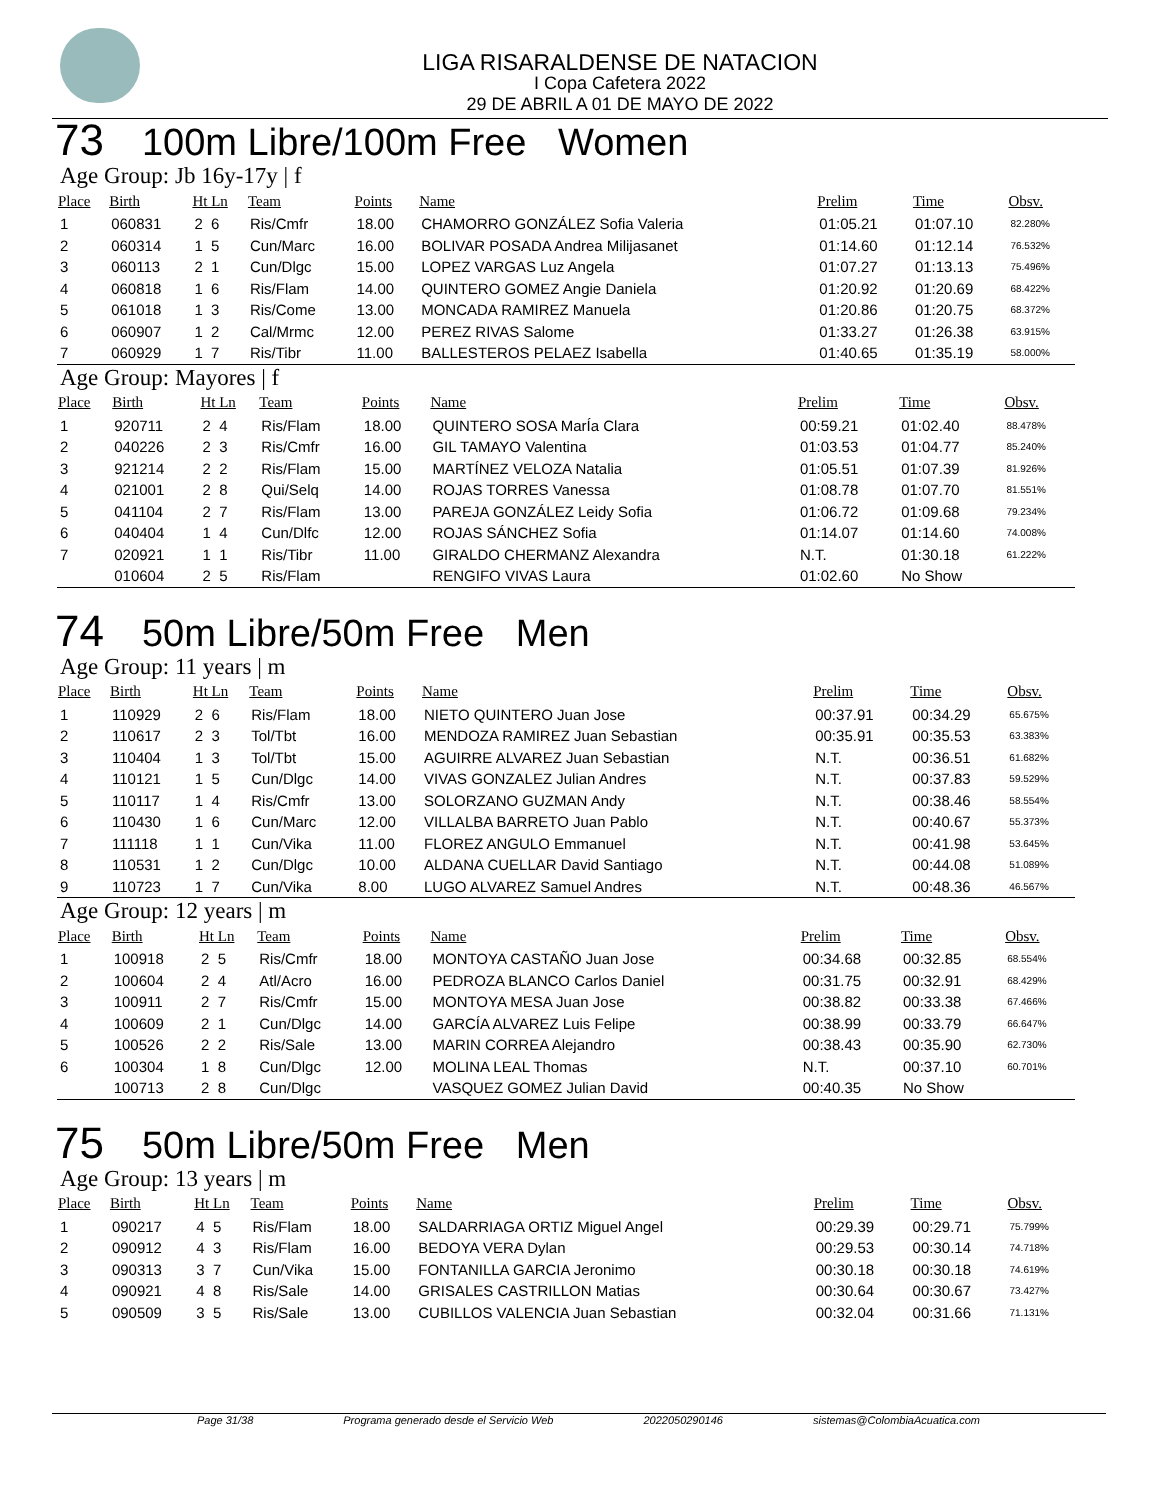LIGA RISARALDENSE DE NATACION
I Copa Cafetera 2022
29 DE ABRIL A 01 DE MAYO DE 2022
73 100m Libre/100m Free Women
Age Group: Jb 16y-17y | f
| Place | Birth | Ht Ln | Team | Points | Name | Prelim | Time | Obsv. |
| --- | --- | --- | --- | --- | --- | --- | --- | --- |
| 1 | 060831 | 2 6 | Ris/Cmfr | 18.00 | CHAMORRO GONZÁLEZ Sofia Valeria | 01:05.21 | 01:07.10 | 82.280% |
| 2 | 060314 | 1 5 | Cun/Marc | 16.00 | BOLIVAR POSADA Andrea Milijasanet | 01:14.60 | 01:12.14 | 76.532% |
| 3 | 060113 | 2 1 | Cun/Dlgc | 15.00 | LOPEZ VARGAS Luz Angela | 01:07.27 | 01:13.13 | 75.496% |
| 4 | 060818 | 1 6 | Ris/Flam | 14.00 | QUINTERO GOMEZ Angie Daniela | 01:20.92 | 01:20.69 | 68.422% |
| 5 | 061018 | 1 3 | Ris/Come | 13.00 | MONCADA RAMIREZ Manuela | 01:20.86 | 01:20.75 | 68.372% |
| 6 | 060907 | 1 2 | Cal/Mrmc | 12.00 | PEREZ RIVAS Salome | 01:33.27 | 01:26.38 | 63.915% |
| 7 | 060929 | 1 7 | Ris/Tibr | 11.00 | BALLESTEROS PELAEZ Isabella | 01:40.65 | 01:35.19 | 58.000% |
Age Group: Mayores | f
| Place | Birth | Ht Ln | Team | Points | Name | Prelim | Time | Obsv. |
| --- | --- | --- | --- | --- | --- | --- | --- | --- |
| 1 | 920711 | 2 4 | Ris/Flam | 18.00 | QUINTERO SOSA MarÍa Clara | 00:59.21 | 01:02.40 | 88.478% |
| 2 | 040226 | 2 3 | Ris/Cmfr | 16.00 | GIL TAMAYO Valentina | 01:03.53 | 01:04.77 | 85.240% |
| 3 | 921214 | 2 2 | Ris/Flam | 15.00 | MARTÍNEZ VELOZA Natalia | 01:05.51 | 01:07.39 | 81.926% |
| 4 | 021001 | 2 8 | Qui/Selq | 14.00 | ROJAS TORRES Vanessa | 01:08.78 | 01:07.70 | 81.551% |
| 5 | 041104 | 2 7 | Ris/Flam | 13.00 | PAREJA GONZÁLEZ Leidy Sofia | 01:06.72 | 01:09.68 | 79.234% |
| 6 | 040404 | 1 4 | Cun/Dlfc | 12.00 | ROJAS SÁNCHEZ Sofia | 01:14.07 | 01:14.60 | 74.008% |
| 7 | 020921 | 1 1 | Ris/Tibr | 11.00 | GIRALDO CHERMANZ Alexandra | N.T. | 01:30.18 | 61.222% |
| | 010604 | 2 5 | Ris/Flam | | RENGIFO VIVAS Laura | 01:02.60 | No Show | |
74 50m Libre/50m Free Men
Age Group: 11 years | m
| Place | Birth | Ht Ln | Team | Points | Name | Prelim | Time | Obsv. |
| --- | --- | --- | --- | --- | --- | --- | --- | --- |
| 1 | 110929 | 2 6 | Ris/Flam | 18.00 | NIETO QUINTERO Juan Jose | 00:37.91 | 00:34.29 | 65.675% |
| 2 | 110617 | 2 3 | Tol/Tbt | 16.00 | MENDOZA RAMIREZ Juan Sebastian | 00:35.91 | 00:35.53 | 63.383% |
| 3 | 110404 | 1 3 | Tol/Tbt | 15.00 | AGUIRRE ALVAREZ Juan Sebastian | N.T. | 00:36.51 | 61.682% |
| 4 | 110121 | 1 5 | Cun/Dlgc | 14.00 | VIVAS GONZALEZ Julian Andres | N.T. | 00:37.83 | 59.529% |
| 5 | 110117 | 1 4 | Ris/Cmfr | 13.00 | SOLORZANO GUZMAN Andy | N.T. | 00:38.46 | 58.554% |
| 6 | 110430 | 1 6 | Cun/Marc | 12.00 | VILLALBA BARRETO Juan Pablo | N.T. | 00:40.67 | 55.373% |
| 7 | 111118 | 1 1 | Cun/Vika | 11.00 | FLOREZ ANGULO Emmanuel | N.T. | 00:41.98 | 53.645% |
| 8 | 110531 | 1 2 | Cun/Dlgc | 10.00 | ALDANA CUELLAR David Santiago | N.T. | 00:44.08 | 51.089% |
| 9 | 110723 | 1 7 | Cun/Vika | 8.00 | LUGO ALVAREZ Samuel Andres | N.T. | 00:48.36 | 46.567% |
Age Group: 12 years | m
| Place | Birth | Ht Ln | Team | Points | Name | Prelim | Time | Obsv. |
| --- | --- | --- | --- | --- | --- | --- | --- | --- |
| 1 | 100918 | 2 5 | Ris/Cmfr | 18.00 | MONTOYA CASTAÑO Juan Jose | 00:34.68 | 00:32.85 | 68.554% |
| 2 | 100604 | 2 4 | Atl/Acro | 16.00 | PEDROZA BLANCO Carlos Daniel | 00:31.75 | 00:32.91 | 68.429% |
| 3 | 100911 | 2 7 | Ris/Cmfr | 15.00 | MONTOYA MESA Juan Jose | 00:38.82 | 00:33.38 | 67.466% |
| 4 | 100609 | 2 1 | Cun/Dlgc | 14.00 | GARCÍA ALVAREZ Luis Felipe | 00:38.99 | 00:33.79 | 66.647% |
| 5 | 100526 | 2 2 | Ris/Sale | 13.00 | MARIN CORREA Alejandro | 00:38.43 | 00:35.90 | 62.730% |
| 6 | 100304 | 1 8 | Cun/Dlgc | 12.00 | MOLINA LEAL Thomas | N.T. | 00:37.10 | 60.701% |
| | 100713 | 2 8 | Cun/Dlgc | | VASQUEZ GOMEZ Julian David | 00:40.35 | No Show | |
75 50m Libre/50m Free Men
Age Group: 13 years | m
| Place | Birth | Ht Ln | Team | Points | Name | Prelim | Time | Obsv. |
| --- | --- | --- | --- | --- | --- | --- | --- | --- |
| 1 | 090217 | 4 5 | Ris/Flam | 18.00 | SALDARRIAGA ORTIZ Miguel Angel | 00:29.39 | 00:29.71 | 75.799% |
| 2 | 090912 | 4 3 | Ris/Flam | 16.00 | BEDOYA VERA Dylan | 00:29.53 | 00:30.14 | 74.718% |
| 3 | 090313 | 3 7 | Cun/Vika | 15.00 | FONTANILLA GARCIA Jeronimo | 00:30.18 | 00:30.18 | 74.619% |
| 4 | 090921 | 4 8 | Ris/Sale | 14.00 | GRISALES CASTRILLON Matias | 00:30.64 | 00:30.67 | 73.427% |
| 5 | 090509 | 3 5 | Ris/Sale | 13.00 | CUBILLOS VALENCIA Juan Sebastian | 00:32.04 | 00:31.66 | 71.131% |
Page 31/38 Programa generado desde el Servicio Web 2022050290146 sistemas@ColombiaAcuatica.com